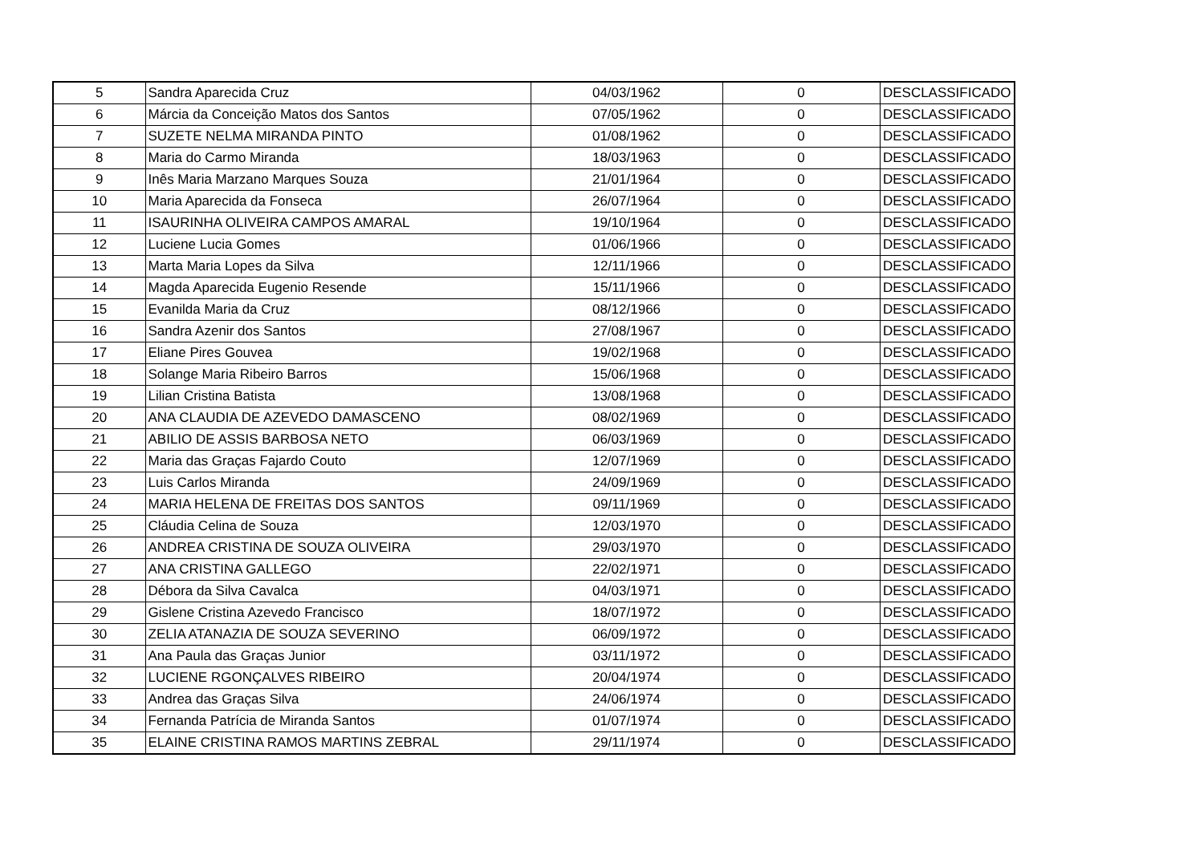| 5 | Sandra Aparecida Cruz | 04/03/1962 | 0 | DESCLASSIFICADO |
| 6 | Márcia da Conceição Matos dos Santos | 07/05/1962 | 0 | DESCLASSIFICADO |
| 7 | SUZETE NELMA MIRANDA PINTO | 01/08/1962 | 0 | DESCLASSIFICADO |
| 8 | Maria do Carmo Miranda | 18/03/1963 | 0 | DESCLASSIFICADO |
| 9 | Inês Maria Marzano Marques Souza | 21/01/1964 | 0 | DESCLASSIFICADO |
| 10 | Maria Aparecida da Fonseca | 26/07/1964 | 0 | DESCLASSIFICADO |
| 11 | ISAURINHA OLIVEIRA CAMPOS AMARAL | 19/10/1964 | 0 | DESCLASSIFICADO |
| 12 | Luciene Lucia Gomes | 01/06/1966 | 0 | DESCLASSIFICADO |
| 13 | Marta Maria Lopes da Silva | 12/11/1966 | 0 | DESCLASSIFICADO |
| 14 | Magda Aparecida Eugenio Resende | 15/11/1966 | 0 | DESCLASSIFICADO |
| 15 | Evanilda Maria da Cruz | 08/12/1966 | 0 | DESCLASSIFICADO |
| 16 | Sandra Azenir dos Santos | 27/08/1967 | 0 | DESCLASSIFICADO |
| 17 | Eliane Pires Gouvea | 19/02/1968 | 0 | DESCLASSIFICADO |
| 18 | Solange Maria Ribeiro Barros | 15/06/1968 | 0 | DESCLASSIFICADO |
| 19 | Lilian Cristina Batista | 13/08/1968 | 0 | DESCLASSIFICADO |
| 20 | ANA CLAUDIA DE AZEVEDO DAMASCENO | 08/02/1969 | 0 | DESCLASSIFICADO |
| 21 | ABILIO DE ASSIS BARBOSA NETO | 06/03/1969 | 0 | DESCLASSIFICADO |
| 22 | Maria das Graças Fajardo Couto | 12/07/1969 | 0 | DESCLASSIFICADO |
| 23 | Luis Carlos Miranda | 24/09/1969 | 0 | DESCLASSIFICADO |
| 24 | MARIA HELENA DE FREITAS DOS SANTOS | 09/11/1969 | 0 | DESCLASSIFICADO |
| 25 | Cláudia Celina de Souza | 12/03/1970 | 0 | DESCLASSIFICADO |
| 26 | ANDREA CRISTINA DE SOUZA OLIVEIRA | 29/03/1970 | 0 | DESCLASSIFICADO |
| 27 | ANA CRISTINA GALLEGO | 22/02/1971 | 0 | DESCLASSIFICADO |
| 28 | Débora da Silva Cavalca | 04/03/1971 | 0 | DESCLASSIFICADO |
| 29 | Gislene Cristina Azevedo Francisco | 18/07/1972 | 0 | DESCLASSIFICADO |
| 30 | ZELIA ATANAZIA DE SOUZA SEVERINO | 06/09/1972 | 0 | DESCLASSIFICADO |
| 31 | Ana Paula das Graças Junior | 03/11/1972 | 0 | DESCLASSIFICADO |
| 32 | LUCIENE RGONÇALVES RIBEIRO | 20/04/1974 | 0 | DESCLASSIFICADO |
| 33 | Andrea das Graças Silva | 24/06/1974 | 0 | DESCLASSIFICADO |
| 34 | Fernanda Patrícia de Miranda Santos | 01/07/1974 | 0 | DESCLASSIFICADO |
| 35 | ELAINE CRISTINA RAMOS MARTINS ZEBRAL | 29/11/1974 | 0 | DESCLASSIFICADO |